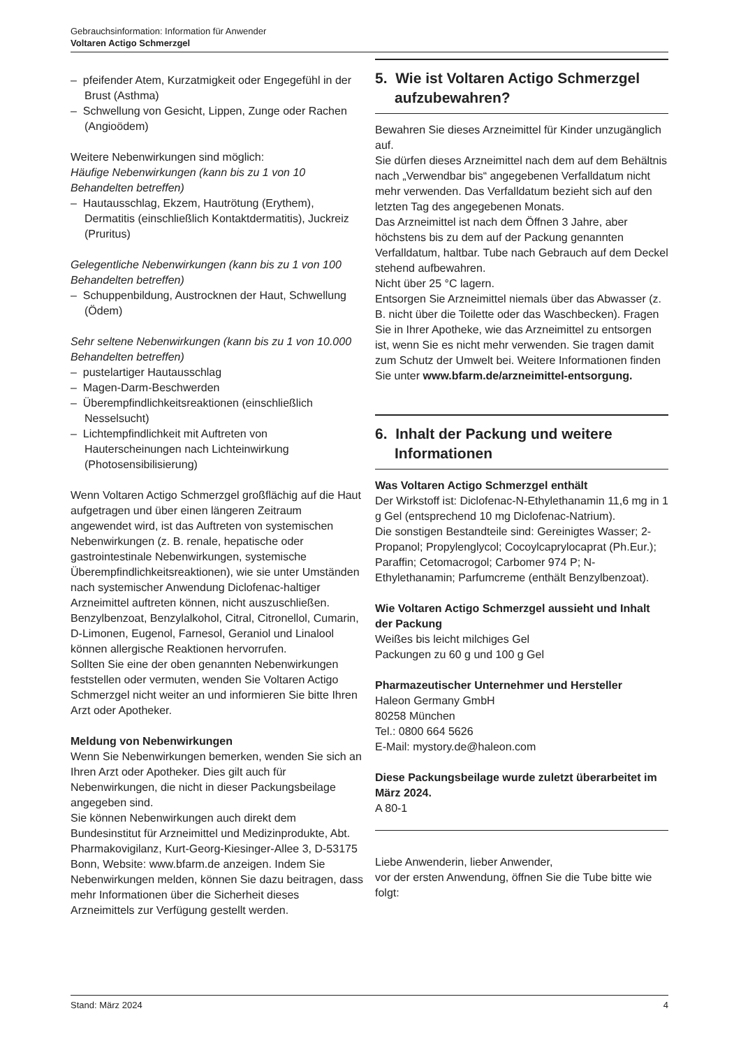Gebrauchsinformation: Information für Anwender
Voltaren Actigo Schmerzgel
– pfeifender Atem, Kurzatmigkeit oder Engegefühl in der Brust (Asthma)
– Schwellung von Gesicht, Lippen, Zunge oder Rachen (Angioödem)
Weitere Nebenwirkungen sind möglich:
Häufige Nebenwirkungen (kann bis zu 1 von 10 Behandelten betreffen)
– Hautausschlag, Ekzem, Hautrötung (Erythem), Dermatitis (einschließlich Kontaktdermatitis), Juckreiz (Pruritus)
Gelegentliche Nebenwirkungen (kann bis zu 1 von 100 Behandelten betreffen)
– Schuppenbildung, Austrocknen der Haut, Schwellung (Ödem)
Sehr seltene Nebenwirkungen (kann bis zu 1 von 10.000 Behandelten betreffen)
– pustelartiger Hautausschlag
– Magen-Darm-Beschwerden
– Überempfindlichkeitsreaktionen (einschließlich Nesselsucht)
– Lichtempfindlichkeit mit Auftreten von Hauterscheinungen nach Lichteinwirkung (Photosensibilisierung)
Wenn Voltaren Actigo Schmerzgel großflächig auf die Haut aufgetragen und über einen längeren Zeitraum angewendet wird, ist das Auftreten von systemischen Nebenwirkungen (z. B. renale, hepatische oder gastrointestinale Nebenwirkungen, systemische Überempfindlichkeitsreaktionen), wie sie unter Umständen nach systemischer Anwendung Diclofenac-haltiger Arzneimittel auftreten können, nicht auszuschließen.
Benzylbenzoat, Benzylalkohol, Citral, Citronellol, Cumarin, D-Limonen, Eugenol, Farnesol, Geraniol und Linalool können allergische Reaktionen hervorrufen.
Sollten Sie eine der oben genannten Nebenwirkungen feststellen oder vermuten, wenden Sie Voltaren Actigo Schmerzgel nicht weiter an und informieren Sie bitte Ihren Arzt oder Apotheker.
Meldung von Nebenwirkungen
Wenn Sie Nebenwirkungen bemerken, wenden Sie sich an Ihren Arzt oder Apotheker. Dies gilt auch für Nebenwirkungen, die nicht in dieser Packungsbeilage angegeben sind.
Sie können Nebenwirkungen auch direkt dem Bundesinstitut für Arzneimittel und Medizinprodukte, Abt. Pharmakovigilanz, Kurt-Georg-Kiesinger-Allee 3, D-53175 Bonn, Website: www.bfarm.de anzeigen. Indem Sie Nebenwirkungen melden, können Sie dazu beitragen, dass mehr Informationen über die Sicherheit dieses Arzneimittels zur Verfügung gestellt werden.
5. Wie ist Voltaren Actigo Schmerzgel aufzubewahren?
Bewahren Sie dieses Arzneimittel für Kinder unzugänglich auf.
Sie dürfen dieses Arzneimittel nach dem auf dem Behältnis nach „Verwendbar bis“ angegebenen Verfalldatum nicht mehr verwenden. Das Verfalldatum bezieht sich auf den letzten Tag des angegebenen Monats.
Das Arzneimittel ist nach dem Öffnen 3 Jahre, aber höchstens bis zu dem auf der Packung genannten Verfalldatum, haltbar. Tube nach Gebrauch auf dem Deckel stehend aufbewahren.
Nicht über 25 °C lagern.
Entsorgen Sie Arzneimittel niemals über das Abwasser (z. B. nicht über die Toilette oder das Waschbecken). Fragen Sie in Ihrer Apotheke, wie das Arzneimittel zu entsorgen ist, wenn Sie es nicht mehr verwenden. Sie tragen damit zum Schutz der Umwelt bei. Weitere Informationen finden Sie unter www.bfarm.de/arzneimittel-entsorgung.
6. Inhalt der Packung und weitere Informationen
Was Voltaren Actigo Schmerzgel enthält
Der Wirkstoff ist: Diclofenac-N-Ethylethanamin 11,6 mg in 1 g Gel (entsprechend 10 mg Diclofenac-Natrium).
Die sonstigen Bestandteile sind: Gereinigtes Wasser; 2-Propanol; Propylenglycol; Cocoylcaprylocaprat (Ph.Eur.); Paraffin; Cetomacrogol; Carbomer 974 P; N-Ethylethanamin; Parfumcreme (enthält Benzylbenzoat).
Wie Voltaren Actigo Schmerzgel aussieht und Inhalt der Packung
Weißes bis leicht milchiges Gel
Packungen zu 60 g und 100 g Gel
Pharmazeutischer Unternehmer und Hersteller
Haleon Germany GmbH
80258 München
Tel.: 0800 664 5626
E-Mail: mystory.de@haleon.com
Diese Packungsbeilage wurde zuletzt überarbeitet im März 2024.
A 80-1
Liebe Anwenderin, lieber Anwender,
vor der ersten Anwendung, öffnen Sie die Tube bitte wie folgt:
Stand: März 2024 4